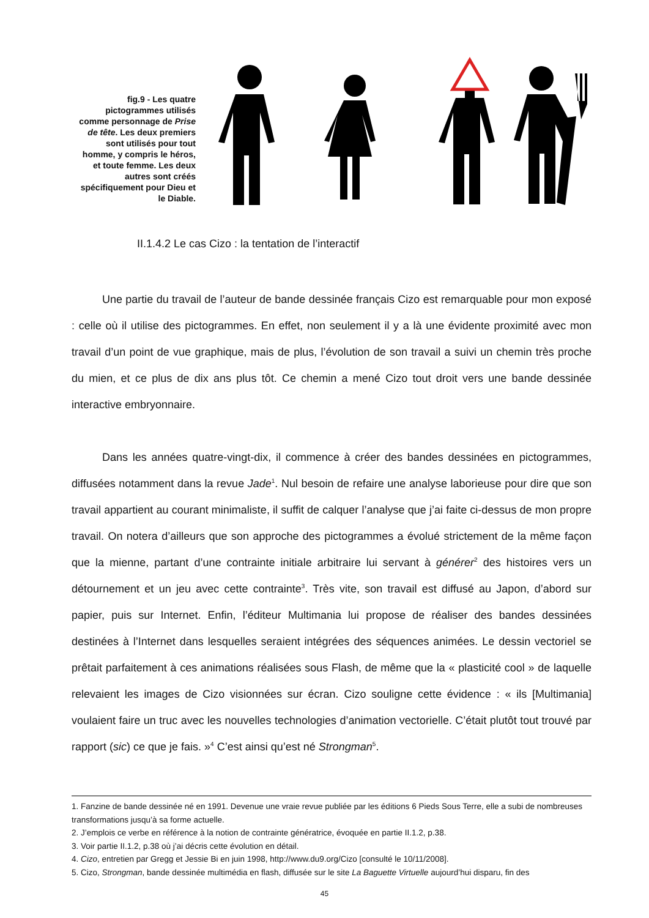fig.9 - Les quatre pictogrammes utilisés comme personnage de Prise de tête. Les deux premiers sont utilisés pour tout homme, y compris le héros, et toute femme. Les deux autres sont créés spécifiquement pour Dieu et le Diable.
II.1.4.2 Le cas Cizo : la tentation de l’interactif
Une partie du travail de l’auteur de bande dessinée français Cizo est remarquable pour mon exposé : celle où il utilise des pictogrammes. En effet, non seulement il y a là une évidente proximité avec mon travail d’un point de vue graphique, mais de plus, l’évolution de son travail a suivi un chemin très proche du mien, et ce plus de dix ans plus tôt. Ce chemin a mené Cizo tout droit vers une bande dessinée interactive embryonnaire.
Dans les années quatre-vingt-dix, il commence à créer des bandes dessinées en pictogrammes, diffusées notamment dans la revue Jade<sup>1</sup>. Nul besoin de refaire une analyse laborieuse pour dire que son travail appartient au courant minimaliste, il suffit de calquer l’analyse que j’ai faite ci-dessus de mon propre travail. On notera d’ailleurs que son approche des pictogrammes a évolué strictement de la même façon que la mienne, partant d’une contrainte initiale arbitraire lui servant à générer<sup>2</sup> des histoires vers un détournement et un jeu avec cette contrainte<sup>3</sup>. Très vite, son travail est diffusé au Japon, d’abord sur papier, puis sur Internet. Enfin, l’éditeur Multimania lui propose de réaliser des bandes dessinées destinées à l’Internet dans lesquelles seraient intégrées des séquences animées. Le dessin vectoriel se prêtait parfaitement à ces animations réalisées sous Flash, de même que la « plasticité cool » de laquelle relevaient les images de Cizo visionnées sur écran. Cizo souligne cette évidence : « ils [Multimania] voulaient faire un truc avec les nouvelles technologies d’animation vectorielle. C’était plutôt tout trouvé par rapport (sic) ce que je fais. »<sup>4</sup> C’est ainsi qu’est né Strongman<sup>5</sup>.
1. Fanzine de bande dessinée né en 1991. Devenue une vraie revue publiée par les éditions 6 Pieds Sous Terre, elle a subi de nombreuses transformations jusqu’à sa forme actuelle.
2. J’emplois ce verbe en référence à la notion de contrainte génératrice, évoquée en partie II.1.2, p.38.
3. Voir partie II.1.2, p.38 où j’ai décris cette évolution en détail.
4. Cizo, entretien par Gregg et Jessie Bi en juin 1998, http://www.du9.org/Cizo [consulté le 10/11/2008].
5. Cizo, Strongman, bande dessinée multimédia en flash, diffusée sur le site La Baguette Virtuelle aujourd’hui disparu, fin des
45